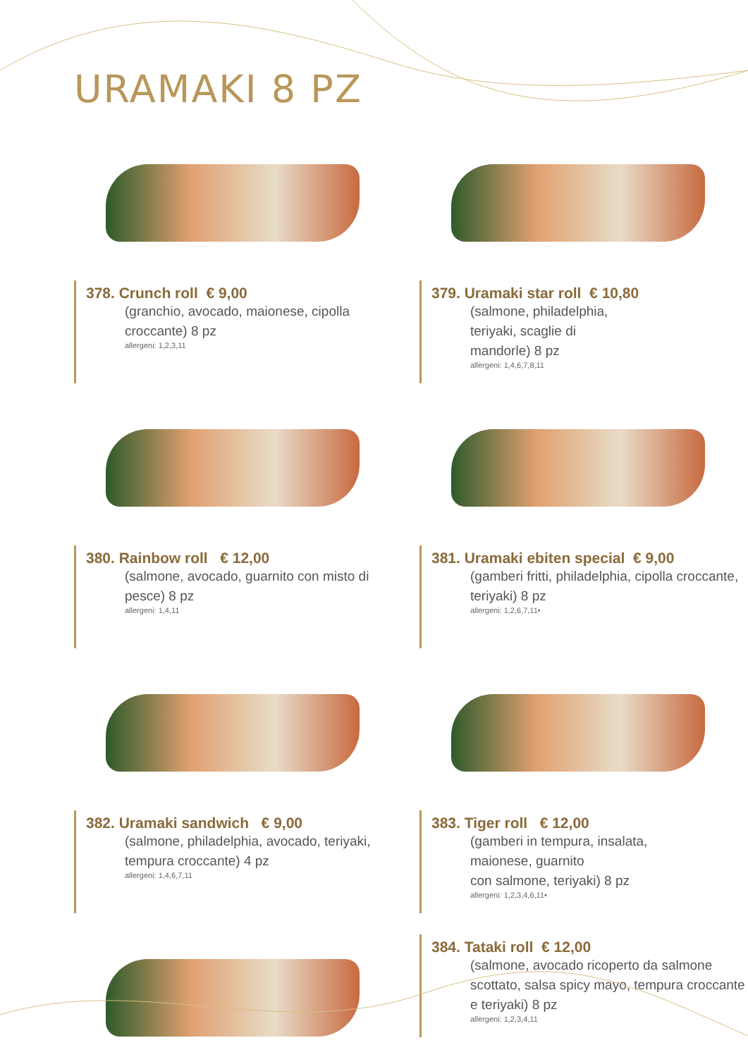URAMAKI 8 PZ
378. Crunch roll € 9,00
(granchio, avocado, maionese, cipolla croccante) 8 pz
allergeni: 1,2,3,11
379. Uramaki star roll € 10,80
(salmone, philadelphia,
teriyaki, scaglie di
mandorle) 8 pz
allergeni: 1,4,6,7,8,11
380. Rainbow roll € 12,00
(salmone, avocado, guarnito con misto di pesce) 8 pz
allergeni: 1,4,11
381. Uramaki ebiten special € 9,00
(gamberi fritti, philadelphia, cipolla croccante, teriyaki) 8 pz
allergeni: 1,2,6,7,11•
382. Uramaki sandwich € 9,00
(salmone, philadelphia, avocado, teriyaki, tempura croccante) 4 pz
allergeni: 1,4,6,7,11
383. Tiger roll € 12,00
(gamberi in tempura, insalata,
maionese, guarnito
con salmone, teriyaki) 8 pz
allergeni: 1,2,3,4,6,11•
384. Tataki roll € 12,00
(salmone, avocado ricoperto da salmone scottato, salsa spicy mayo, tempura croccante e teriyaki) 8 pz
allergeni: 1,2,3,4,11